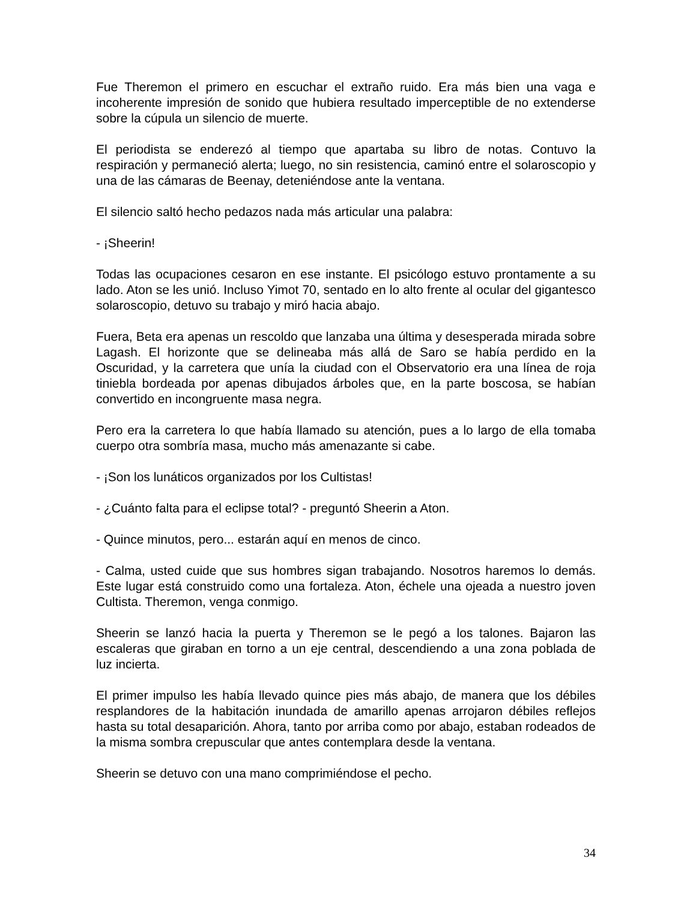Fue Theremon el primero en escuchar el extraño ruido. Era más bien una vaga e incoherente impresión de sonido que hubiera resultado imperceptible de no extenderse sobre la cúpula un silencio de muerte.
El periodista se enderezó al tiempo que apartaba su libro de notas. Contuvo la respiración y permaneció alerta; luego, no sin resistencia, caminó entre el solaroscopio y una de las cámaras de Beenay, deteniéndose ante la ventana.
El silencio saltó hecho pedazos nada más articular una palabra:
- ¡Sheerin!
Todas las ocupaciones cesaron en ese instante. El psicólogo estuvo prontamente a su lado. Aton se les unió. Incluso Yimot 70, sentado en lo alto frente al ocular del gigantesco solaroscopio, detuvo su trabajo y miró hacia abajo.
Fuera, Beta era apenas un rescoldo que lanzaba una última y desesperada mirada sobre Lagash. El horizonte que se delineaba más allá de Saro se había perdido en la Oscuridad, y la carretera que unía la ciudad con el Observatorio era una línea de roja tiniebla bordeada por apenas dibujados árboles que, en la parte boscosa, se habían convertido en incongruente masa negra.
Pero era la carretera lo que había llamado su atención, pues a lo largo de ella tomaba cuerpo otra sombría masa, mucho más amenazante si cabe.
- ¡Son los lunáticos organizados por los Cultistas!
- ¿Cuánto falta para el eclipse total? - preguntó Sheerin a Aton.
- Quince minutos, pero... estarán aquí en menos de cinco.
- Calma, usted cuide que sus hombres sigan trabajando. Nosotros haremos lo demás. Este lugar está construido como una fortaleza. Aton, échele una ojeada a nuestro joven Cultista. Theremon, venga conmigo.
Sheerin se lanzó hacia la puerta y Theremon se le pegó a los talones. Bajaron las escaleras que giraban en torno a un eje central, descendiendo a una zona poblada de luz incierta.
El primer impulso les había llevado quince pies más abajo, de manera que los débiles resplandores de la habitación inundada de amarillo apenas arrojaron débiles reflejos hasta su total desaparición. Ahora, tanto por arriba como por abajo, estaban rodeados de la misma sombra crepuscular que antes contemplara desde la ventana.
Sheerin se detuvo con una mano comprimiéndose el pecho.
34